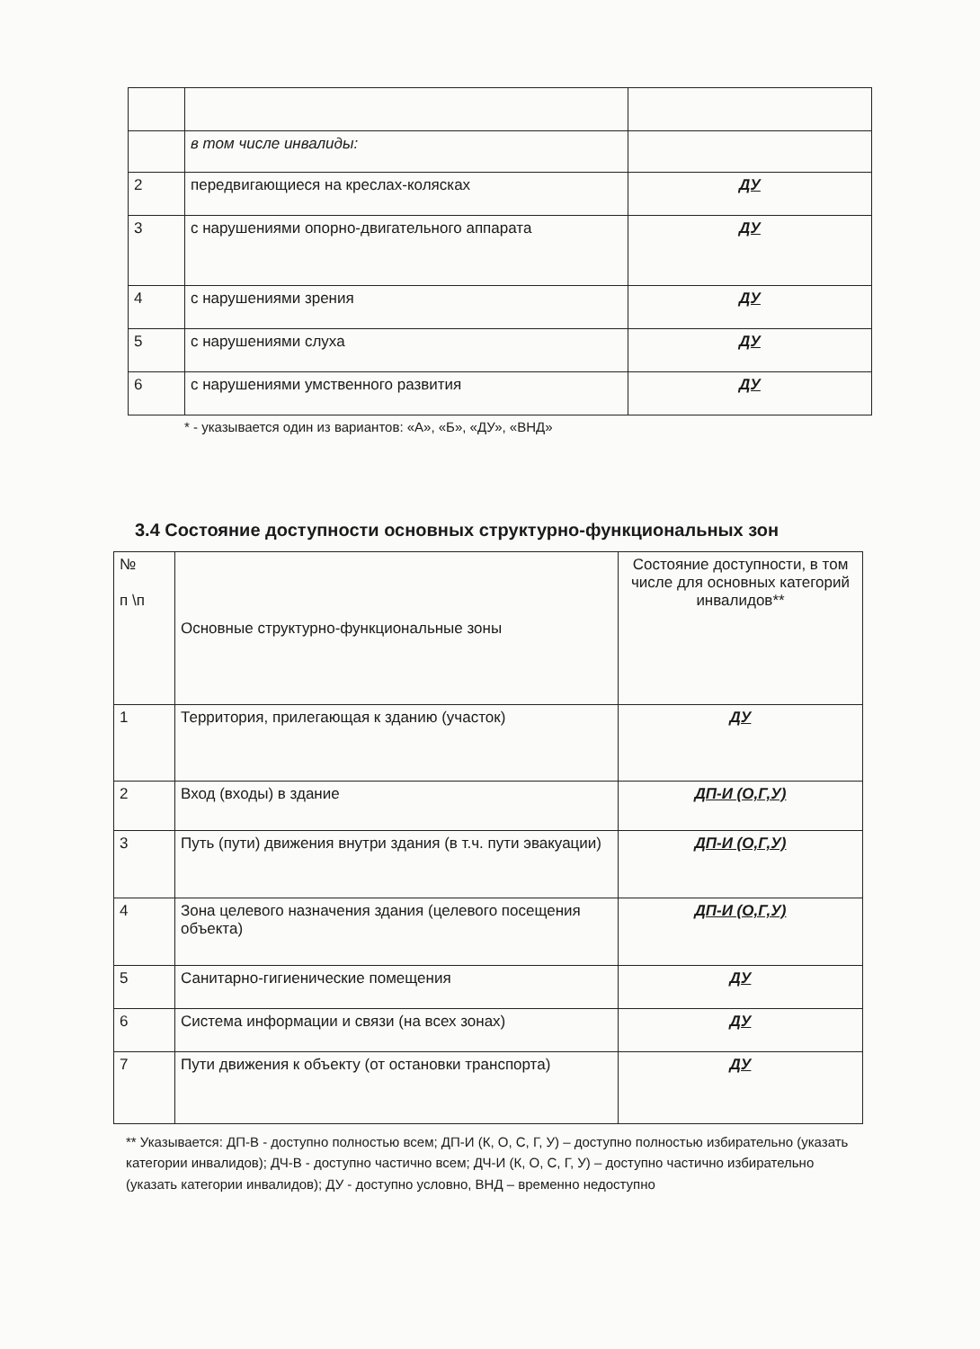| | в том числе инвалиды: | |
| 2 | передвигающиеся на креслах-колясках | ДУ |
| 3 | с нарушениями опорно-двигательного аппарата | ДУ |
| 4 | с нарушениями зрения | ДУ |
| 5 | с нарушениями слуха | ДУ |
| 6 | с нарушениями умственного развития | ДУ |
* - указывается один из вариантов: «А», «Б», «ДУ», «ВНД»
3.4 Состояние доступности основных структурно-функциональных зон
| № п \п | Основные структурно-функциональные зоны | Состояние доступности, в том числе для основных категорий инвалидов** |
| 1 | Территория, прилегающая к зданию (участок) | ДУ |
| 2 | Вход (входы) в здание | ДП-И (О,Г,У) |
| 3 | Путь (пути) движения внутри здания (в т.ч. пути эвакуации) | ДП-И (О,Г,У) |
| 4 | Зона целевого назначения здания (целевого посещения объекта) | ДП-И (О,Г,У) |
| 5 | Санитарно-гигиенические помещения | ДУ |
| 6 | Система информации и связи (на всех зонах) | ДУ |
| 7 | Пути движения к объекту (от остановки транспорта) | ДУ |
** Указывается: ДП-В - доступно полностью всем; ДП-И (К, О, С, Г, У) – доступно полностью избирательно (указать категории инвалидов); ДЧ-В - доступно частично всем; ДЧ-И (К, О, С, Г, У) – доступно частично избирательно (указать категории инвалидов); ДУ - доступно условно, ВНД – временно недоступно